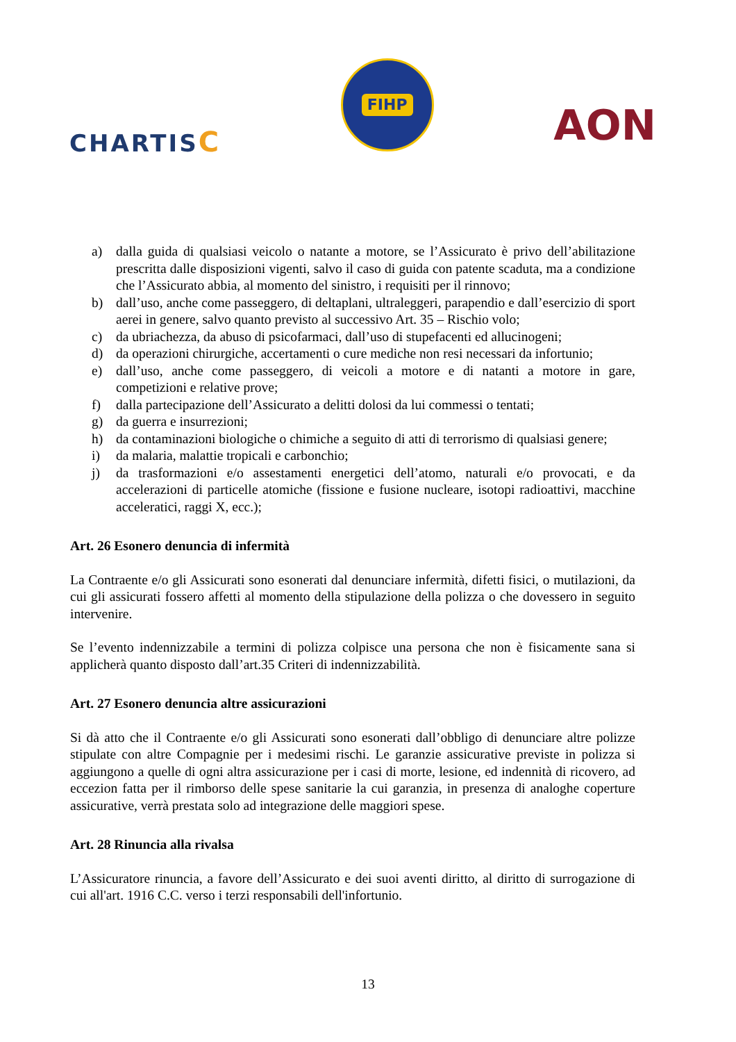CHARTISC
FIHP
AON
a) dalla guida di qualsiasi veicolo o natante a motore, se l’Assicurato è privo dell’abilitazione prescritta dalle disposizioni vigenti, salvo il caso di guida con patente scaduta, ma a condizione che l’Assicurato abbia, al momento del sinistro, i requisiti per il rinnovo;
b) dall’uso, anche come passeggero, di deltaplani, ultraleggeri, parapendio e dall’esercizio di sport aerei in genere, salvo quanto previsto al successivo Art. 35 – Rischio volo;
c) da ubriachezza, da abuso di psicofarmaci, dall’uso di stupefacenti ed allucinogeni;
d) da operazioni chirurgiche, accertamenti o cure mediche non resi necessari da infortunio;
e) dall’uso, anche come passeggero, di veicoli a motore e di natanti a motore in gare, competizioni e relative prove;
f) dalla partecipazione dell’Assicurato a delitti dolosi da lui commessi o tentati;
g) da guerra e insurrezioni;
h) da contaminazioni biologiche o chimiche a seguito di atti di terrorismo di qualsiasi genere;
i) da malaria, malattie tropicali e carbonchio;
j) da trasformazioni e/o assestamenti energetici dell’atomo, naturali e/o provocati, e da accelerazioni di particelle atomiche (fissione e fusione nucleare, isotopi radioattivi, macchine acceleratici, raggi X, ecc.);
Art. 26 Esonero denuncia di infermità
La Contraente e/o gli Assicurati sono esonerati dal denunciare infermità, difetti fisici, o mutilazioni, da cui gli assicurati fossero affetti al momento della stipulazione della polizza o che dovessero in seguito intervenire.
Se l’evento indennizzabile a termini di polizza colpisce una persona che non è fisicamente sana si applicherà quanto disposto dall’art.35 Criteri di indennizzabilità.
Art. 27 Esonero denuncia altre assicurazioni
Si dà atto che il Contraente e/o gli Assicurati sono esonerati dall’obbligo di denunciare altre polizze stipulate con altre Compagnie per i medesimi rischi. Le garanzie assicurative previste in polizza si aggiungono a quelle di ogni altra assicurazione per i casi di morte, lesione, ed indennità di ricovero, ad eccezion fatta per il rimborso delle spese sanitarie la cui garanzia, in presenza di analoghe coperture assicurative, verrà prestata solo ad integrazione delle maggiori spese.
Art. 28 Rinuncia alla rivalsa
L’Assicuratore rinuncia, a favore dell’Assicurato e dei suoi aventi diritto, al diritto di surrogazione di cui all'art. 1916 C.C. verso i terzi responsabili dell'infortunio.
13